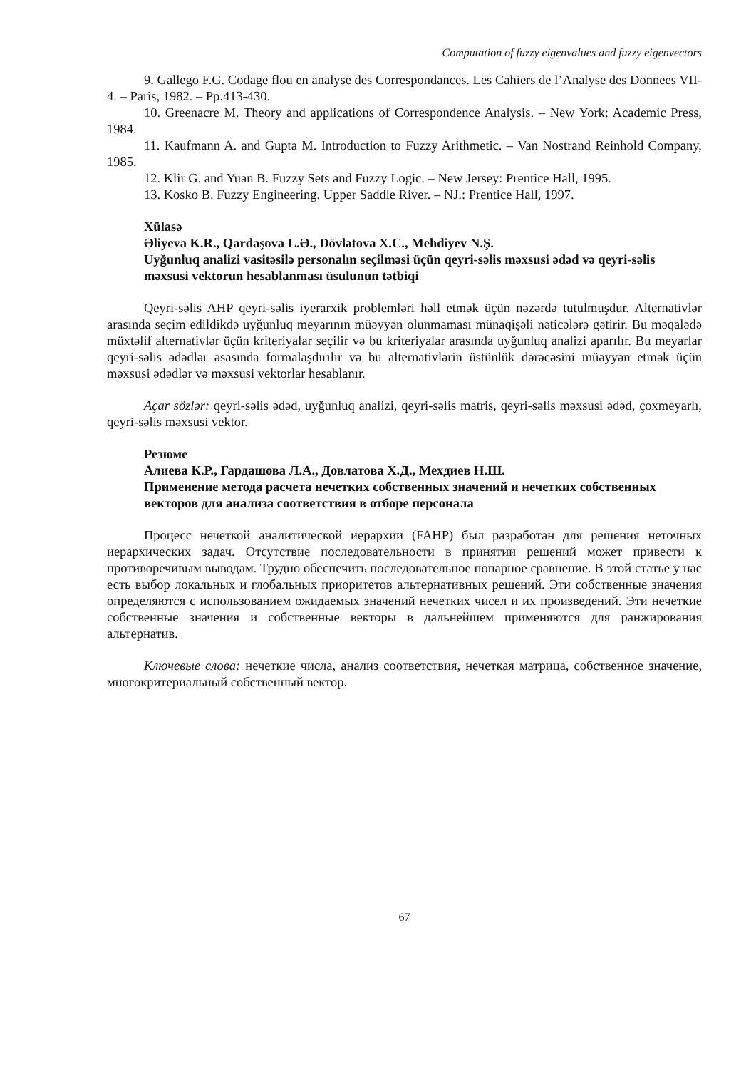Computation of fuzzy eigenvalues and fuzzy eigenvectors
9. Gallego F.G. Codage flou en analyse des Correspondances. Les Cahiers de l’Analyse des Donnees VII-4. – Paris, 1982. – Pp.413-430.
10. Greenacre M. Theory and applications of Correspondence Analysis. – New York: Academic Press, 1984.
11. Kaufmann A. and Gupta M. Introduction to Fuzzy Arithmetic. – Van Nostrand Reinhold Company, 1985.
12. Klir G. and Yuan B. Fuzzy Sets and Fuzzy Logic. – New Jersey: Prentice Hall, 1995.
13. Kosko B. Fuzzy Engineering. Upper Saddle River. – NJ.: Prentice Hall, 1997.
Xülasə
Əliyeva K.R., Qardaşova L.Ə., Dövlətova X.C., Mehdiyev N.Ş.
Uyğunluq analizi vasitəsilə personalın seçilməsi üçün qeyri-səlis məxsusi ədəd və qeyri-səlis məxsusi vektorun hesablanması üsulunun tətbiqi
Qeyri-səlis AHP qeyri-səlis iyerarxik problemləri həll etmək üçün nəzərdə tutulmuşdur. Alternativlər arasında seçim edildikdə uyğunluq meyarının müəyyən olunmaması münaqişəli nəticələrə gətirir. Bu məqalədə müxtəlif alternativlər üçün kriteriyalar seçilir və bu kriteriyalar arasında uyğunluq analizi aparılır. Bu meyarlar qeyri-səlis ədədlər əsasında formalaşdırılır və bu alternativlərin üstünlük dərəcəsini müəyyən etmək üçün məxsusi ədədlər və məxsusi vektorlar hesablanır.
Açar sözlər: qeyri-səlis ədəd, uyğunluq analizi, qeyri-səlis matris, qeyri-səlis məxsusi ədəd, çoxmeyarlı, qeyri-səlis məxsusi vektor.
Резюме
Алиева К.Р., Гардашова Л.А., Довлатова Х.Д., Мехдиев Н.Ш.
Применение метода расчета нечетких собственных значений и нечетких собственных векторов для анализа соответствия в отборе персонала
Процесс нечеткой аналитической иерархии (FAHP) был разработан для решения неточных иерархических задач. Отсутствие последовательности в принятии решений может привести к противоречивым выводам. Трудно обеспечить последовательное попарное сравнение. В этой статье у нас есть выбор локальных и глобальных приоритетов альтернативных решений. Эти собственные значения определяются с использованием ожидаемых значений нечетких чисел и их произведений. Эти нечеткие собственные значения и собственные векторы в дальнейшем применяются для ранжирования альтернатив.
Ключевые слова: нечеткие числа, анализ соответствия, нечеткая матрица, собственное значение, многокритериальный собственный вектор.
67